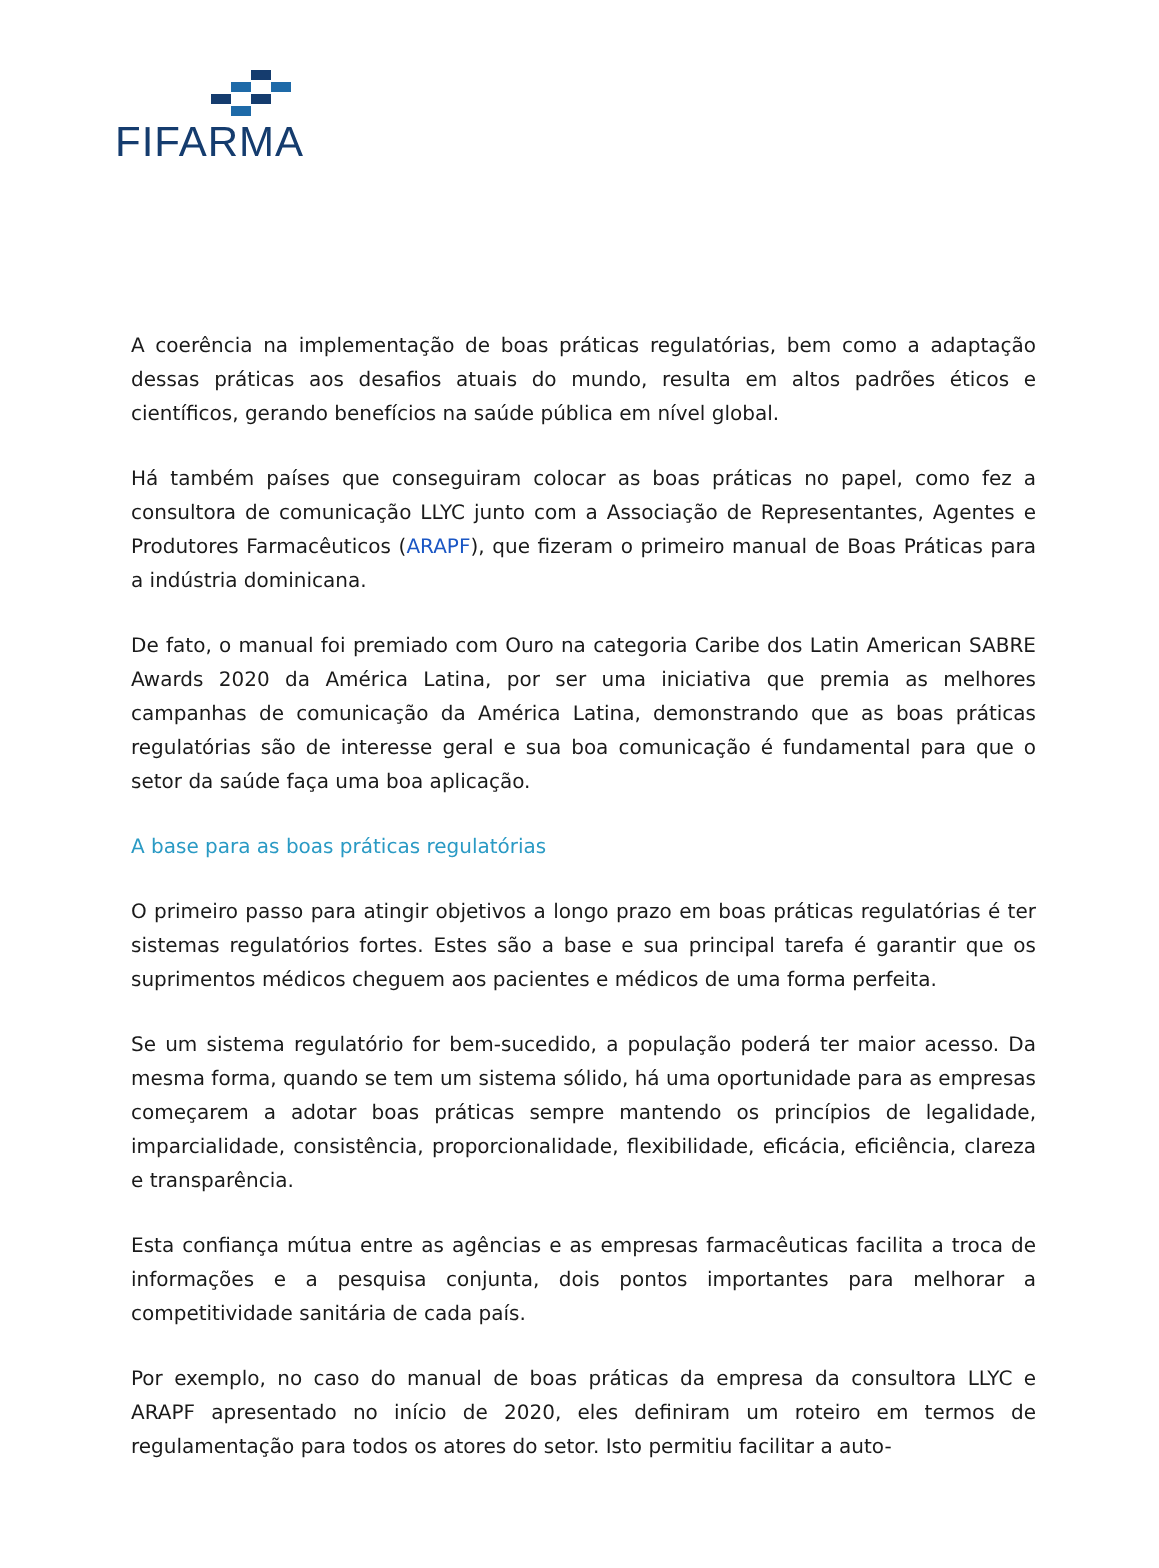FIFARMA
A coerência na implementação de boas práticas regulatórias, bem como a adaptação dessas práticas aos desafios atuais do mundo, resulta em altos padrões éticos e científicos, gerando benefícios na saúde pública em nível global.
Há também países que conseguiram colocar as boas práticas no papel, como fez a consultora de comunicação LLYC junto com a Associação de Representantes, Agentes e Produtores Farmacêuticos (ARAPF), que fizeram o primeiro manual de Boas Práticas para a indústria dominicana.
De fato, o manual foi premiado com Ouro na categoria Caribe dos Latin American SABRE Awards 2020 da América Latina, por ser uma iniciativa que premia as melhores campanhas de comunicação da América Latina, demonstrando que as boas práticas regulatórias são de interesse geral e sua boa comunicação é fundamental para que o setor da saúde faça uma boa aplicação.
A base para as boas práticas regulatórias
O primeiro passo para atingir objetivos a longo prazo em boas práticas regulatórias é ter sistemas regulatórios fortes. Estes são a base e sua principal tarefa é garantir que os suprimentos médicos cheguem aos pacientes e médicos de uma forma perfeita.
Se um sistema regulatório for bem-sucedido, a população poderá ter maior acesso. Da mesma forma, quando se tem um sistema sólido, há uma oportunidade para as empresas começarem a adotar boas práticas sempre mantendo os princípios de legalidade, imparcialidade, consistência, proporcionalidade, flexibilidade, eficácia, eficiência, clareza e transparência.
Esta confiança mútua entre as agências e as empresas farmacêuticas facilita a troca de informações e a pesquisa conjunta, dois pontos importantes para melhorar a competitividade sanitária de cada país.
Por exemplo, no caso do manual de boas práticas da empresa da consultora LLYC e ARAPF apresentado no início de 2020, eles definiram um roteiro em termos de regulamentação para todos os atores do setor. Isto permitiu facilitar a auto-